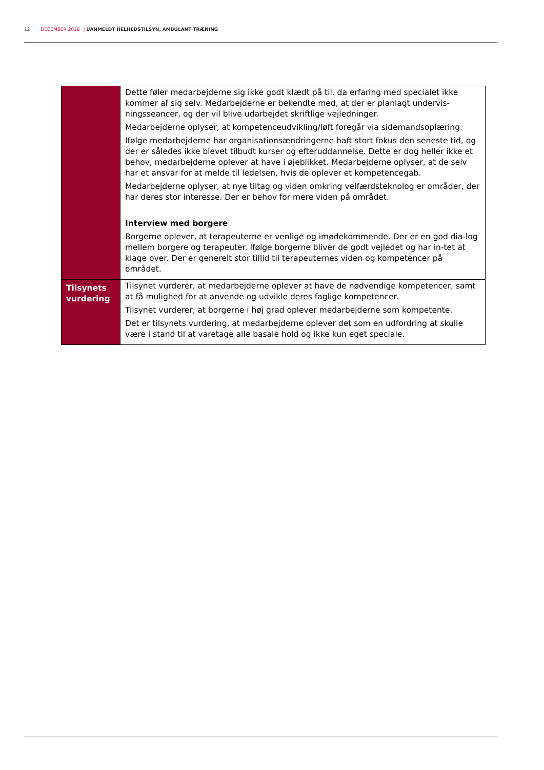12 DECEMBER 2018 | UANMELDT HELHEDSTILSYN, AMBULANT TRÆNING
| | Dette føler medarbejderne sig ikke godt klædt på til, da erfaring med specialet ikke kommer af sig selv. Medarbejderne er bekendte med, at der er planlagt undervis-ningsseancer, og der vil blive udarbejdet skriftlige vejledninger. Medarbejderne oplyser, at kompetenceudvikling/løft foregår via sidemandsoplæring. Ifølge medarbejderne har organisationsændringerne haft stort fokus den seneste tid, og der er således ikke blevet tilbudt kurser og efteruddannelse. Dette er dog heller ikke et behov, medarbejderne oplever at have i øjeblikket. Medarbejderne oplyser, at de selv har et ansvar for at melde til ledelsen, hvis de oplever et kompetencegab. Medarbejderne oplyser, at nye tiltag og viden omkring velfærdsteknolog er områder, der har deres stor interesse. Der er behov for mere viden på området. Interview med borgere Borgerne oplever, at terapeuterne er venlige og imødekommende. Der er en god dia-log mellem borgere og terapeuter. Ifølge borgerne bliver de godt vejledet og har in-tet at klage over. Der er generelt stor tillid til terapeuternes viden og kompetencer på området. |
| Tilsynets vurdering | Tilsynet vurderer, at medarbejderne oplever at have de nødvendige kompetencer, samt at få mulighed for at anvende og udvikle deres faglige kompetencer. Tilsynet vurderer, at borgerne i høj grad oplever medarbejderne som kompetente. Det er tilsynets vurdering, at medarbejderne oplever det som en udfordring at skulle være i stand til at varetage alle basale hold og ikke kun eget speciale. |